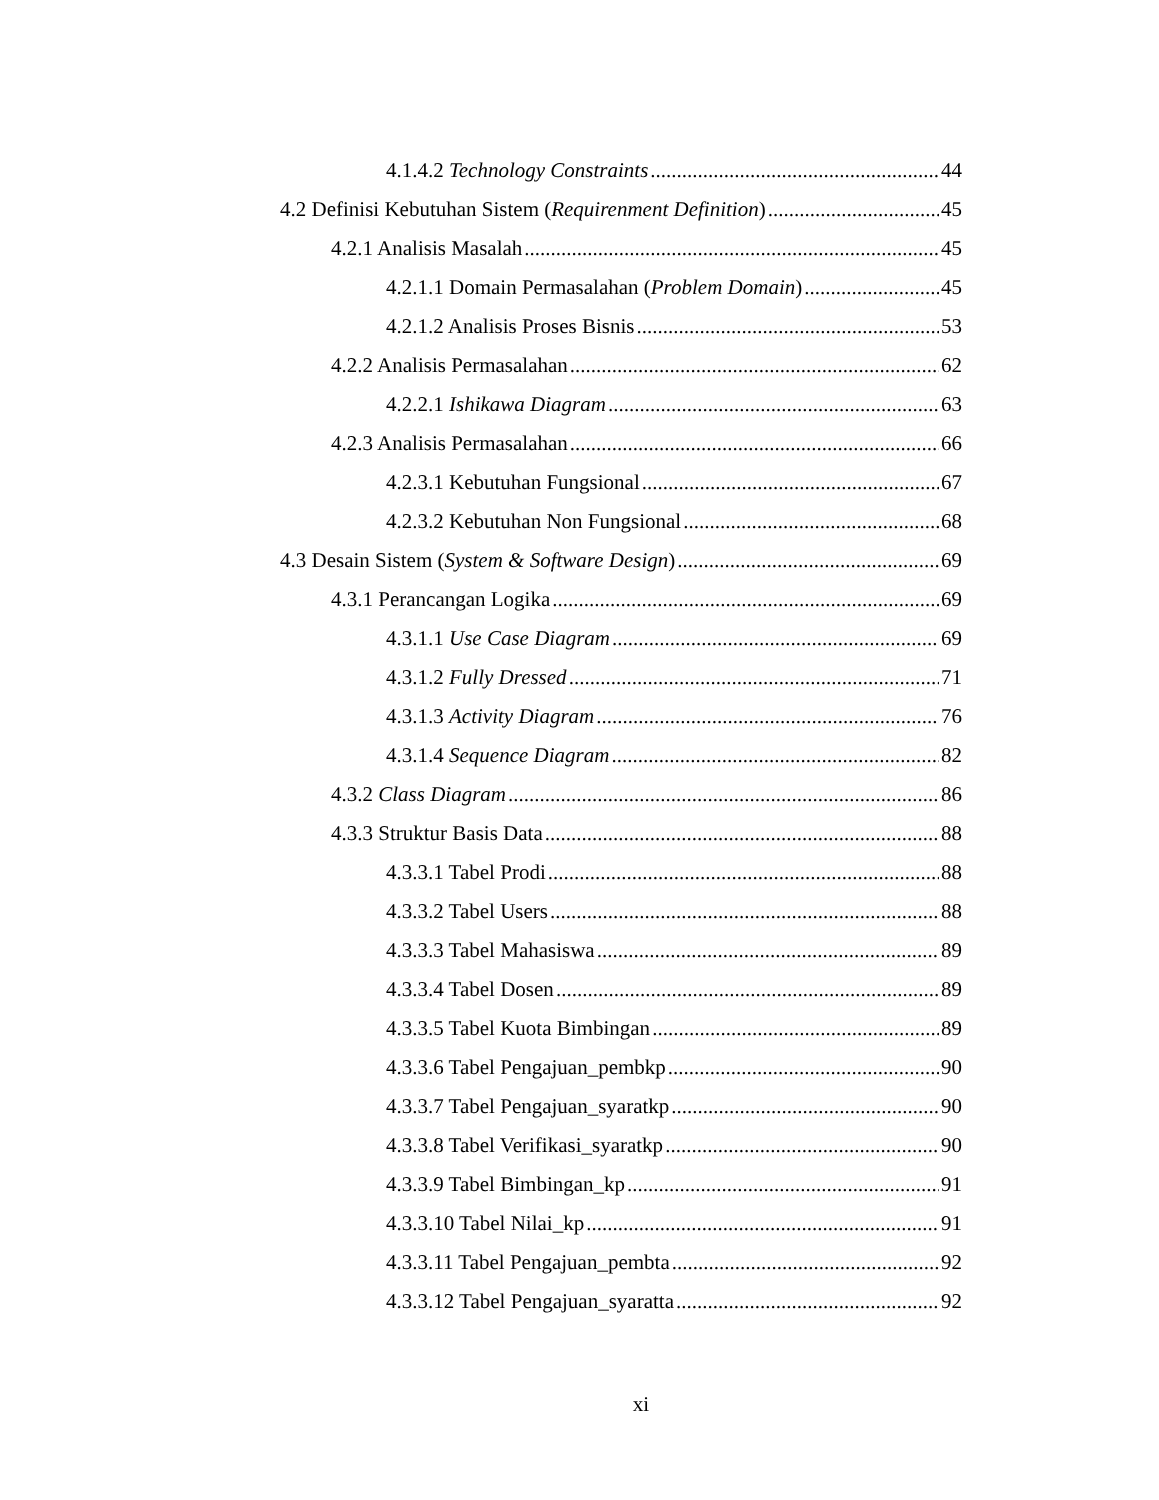4.1.4.2 Technology Constraints 44
4.2 Definisi Kebutuhan Sistem (Requirenment Definition) 45
4.2.1 Analisis Masalah 45
4.2.1.1 Domain Permasalahan (Problem Domain) 45
4.2.1.2 Analisis Proses Bisnis 53
4.2.2 Analisis Permasalahan 62
4.2.2.1 Ishikawa Diagram 63
4.2.3 Analisis Permasalahan 66
4.2.3.1 Kebutuhan Fungsional 67
4.2.3.2 Kebutuhan Non Fungsional 68
4.3 Desain Sistem (System & Software Design) 69
4.3.1 Perancangan Logika 69
4.3.1.1 Use Case Diagram 69
4.3.1.2 Fully Dressed 71
4.3.1.3 Activity Diagram 76
4.3.1.4 Sequence Diagram 82
4.3.2 Class Diagram 86
4.3.3 Struktur Basis Data 88
4.3.3.1 Tabel Prodi 88
4.3.3.2 Tabel Users 88
4.3.3.3 Tabel Mahasiswa 89
4.3.3.4 Tabel Dosen 89
4.3.3.5 Tabel Kuota Bimbingan 89
4.3.3.6 Tabel Pengajuan_pembkp 90
4.3.3.7 Tabel Pengajuan_syaratkp 90
4.3.3.8 Tabel Verifikasi_syaratkp 90
4.3.3.9 Tabel Bimbingan_kp 91
4.3.3.10 Tabel Nilai_kp 91
4.3.3.11 Tabel Pengajuan_pembta 92
4.3.3.12 Tabel Pengajuan_syaratta 92
xi